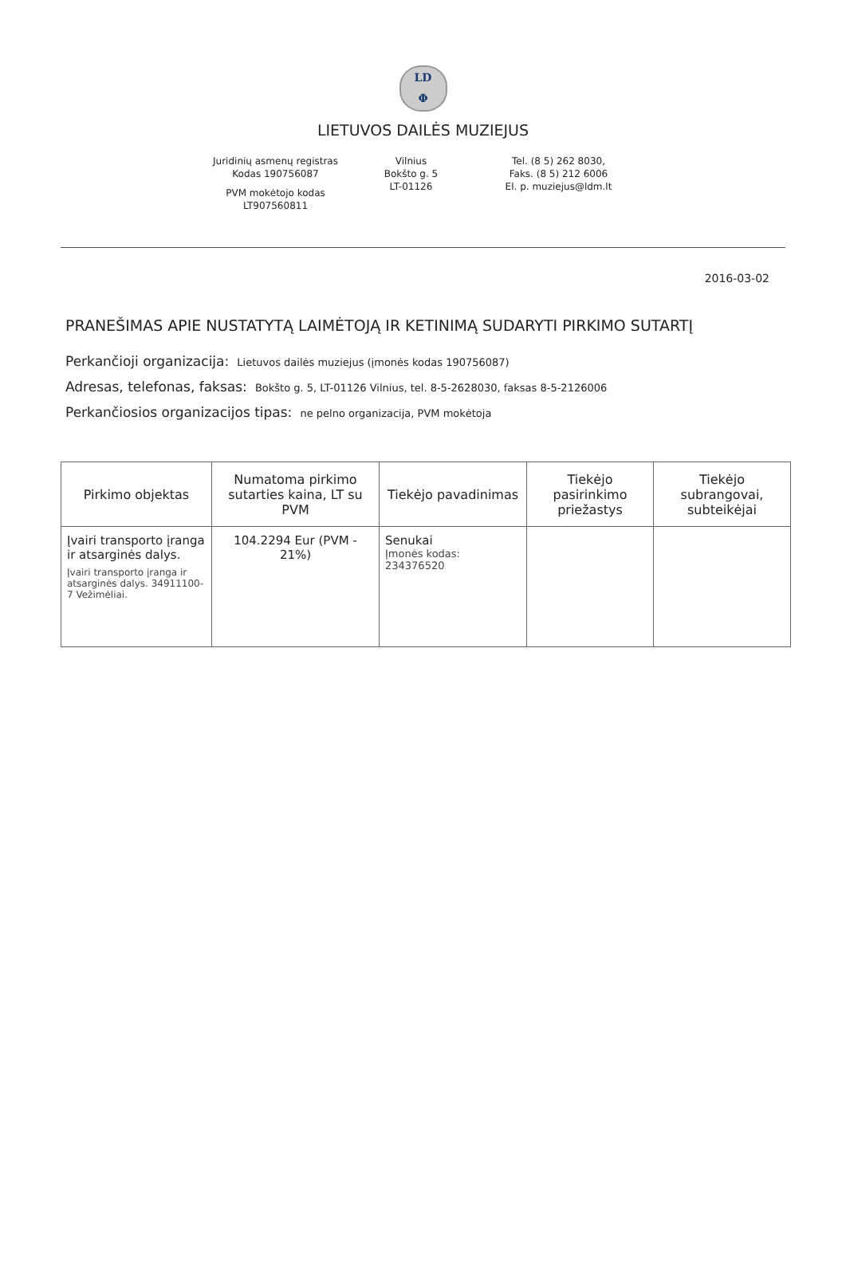LD
Φ
LIETUVOS DAILĖS MUZIEJUS
Juridinių asmenų registras
Kodas 190756087
PVM mokėtojo kodas
LT907560811
Vilnius
Bokšto g. 5
LT-01126
Tel. (8 5) 262 8030,
Faks. (8 5) 212 6006
El. p. muziejus@ldm.lt
2016-03-02
PRANEŠIMAS APIE NUSTATYTĄ LAIMĖTOJĄ IR KETINIMĄ SUDARYTI PIRKIMO SUTARTĮ
Perkančioji organizacija: Lietuvos dailės muziejus (įmonės kodas 190756087)
Adresas, telefonas, faksas: Bokšto g. 5, LT-01126 Vilnius, tel. 8-5-2628030, faksas 8-5-2126006
Perkančiosios organizacijos tipas: ne pelno organizacija, PVM mokėtoja
| Pirkimo objektas | Numatoma pirkimo sutarties kaina, LT su PVM | Tiekėjo pavadinimas | Tiekėjo pasirinkimo priežastys | Tiekėjo subrangovai, subteikėjai |
| --- | --- | --- | --- | --- |
| Įvairi transporto įranga ir atsarginės dalys. Įvairi transporto įranga ir atsarginės dalys. 34911100-7 Vežimėliai. | 104.2294 Eur (PVM - 21%) | Senukai Įmonės kodas: 234376520 | | |